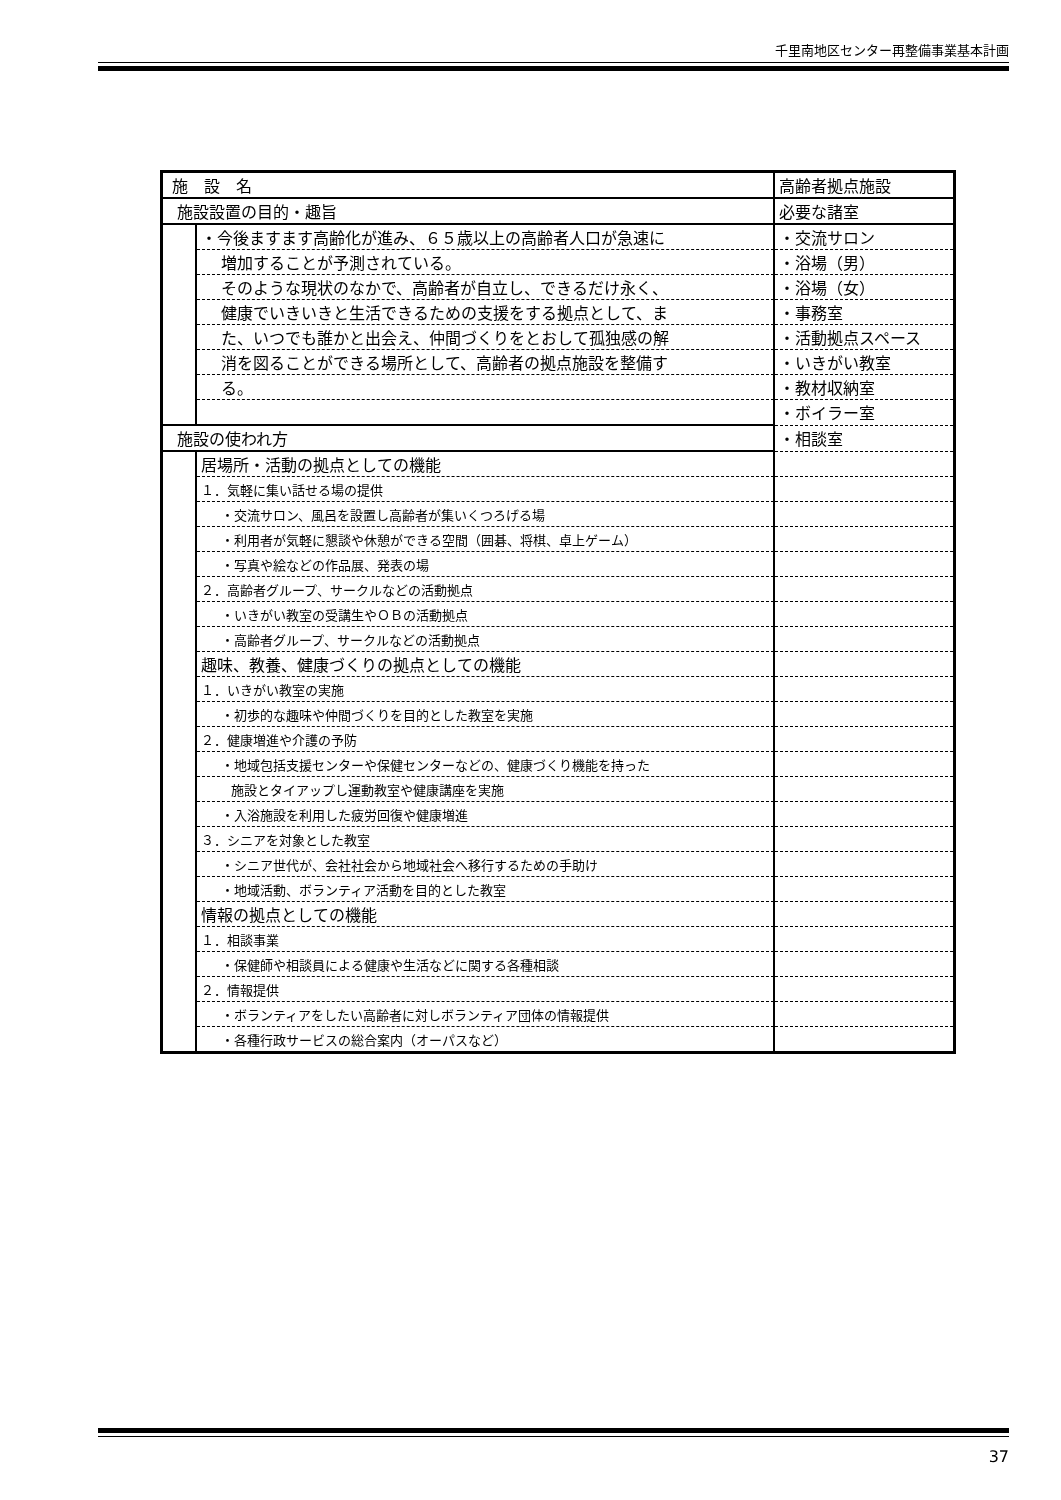千里南地区センター再整備事業基本計画
| 施 設 名 | | 高齢者拠点施設 | |
| 施設設置の目的・趣旨 | | | 必要な諸室 |
| | ・今後ますます高齢化が進み、６５歳以上の高齢者人口が急速に | | ・交流サロン |
| | 増加することが予測されている。 | | ・浴場（男） |
| | そのような現状のなかで、高齢者が自立し、できるだけ永く、 | | ・浴場（女） |
| | 健康でいきいきと生活できるための支援をする拠点として、ま | | ・事務室 |
| | た、いつでも誰かと出会え、仲間づくりをとおして孤独感の解 | | ・活動拠点スペース |
| | 消を図ることができる場所として、高齢者の拠点施設を整備す | | ・いきがい教室 |
| | る。 | | ・教材収納室 |
| | | | ・ボイラー室 |
| 施設の使われ方 | | | ・相談室 |
| | 居場所・活動の拠点としての機能 | | |
| | １．気軽に集い話せる場の提供 | | |
| | ・交流サロン、風呂を設置し高齢者が集いくつろげる場 | | |
| | ・利用者が気軽に懇談や休憩ができる空間（囲碁、将棋、卓上ゲーム） | | |
| | ・写真や絵などの作品展、発表の場 | | |
| | ２．高齢者グループ、サークルなどの活動拠点 | | |
| | ・いきがい教室の受講生やＯＢの活動拠点 | | |
| | ・高齢者グループ、サークルなどの活動拠点 | | |
| | 趣味、教養、健康づくりの拠点としての機能 | | |
| | １．いきがい教室の実施 | | |
| | ・初歩的な趣味や仲間づくりを目的とした教室を実施 | | |
| | ２．健康増進や介護の予防 | | |
| | ・地域包括支援センターや保健センターなどの、健康づくり機能を持った | | |
| | 施設とタイアップし運動教室や健康講座を実施 | | |
| | ・入浴施設を利用した疲労回復や健康増進 | | |
| | ３．シニアを対象とした教室 | | |
| | ・シニア世代が、会社社会から地域社会へ移行するための手助け | | |
| | ・地域活動、ボランティア活動を目的とした教室 | | |
| | 情報の拠点としての機能 | | |
| | １．相談事業 | | |
| | ・保健師や相談員による健康や生活などに関する各種相談 | | |
| | ２．情報提供 | | |
| | ・ボランティアをしたい高齢者に対しボランティア団体の情報提供 | | |
| | ・各種行政サービスの総合案内（オーパスなど） | | |
37